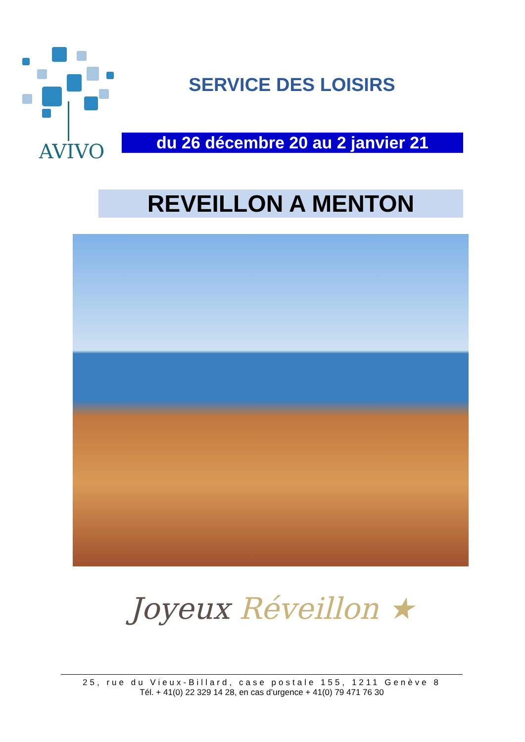AVIVO
SERVICE DES LOISIRS
du 26 décembre 20 au 2 janvier 21
REVEILLON A MENTON
Joyeux Réveillon ★
25, rue du Vieux-Billard, case postale 155, 1211 Genève 8
Tél. + 41(0) 22 329 14 28, en cas d’urgence + 41(0) 79 471 76 30